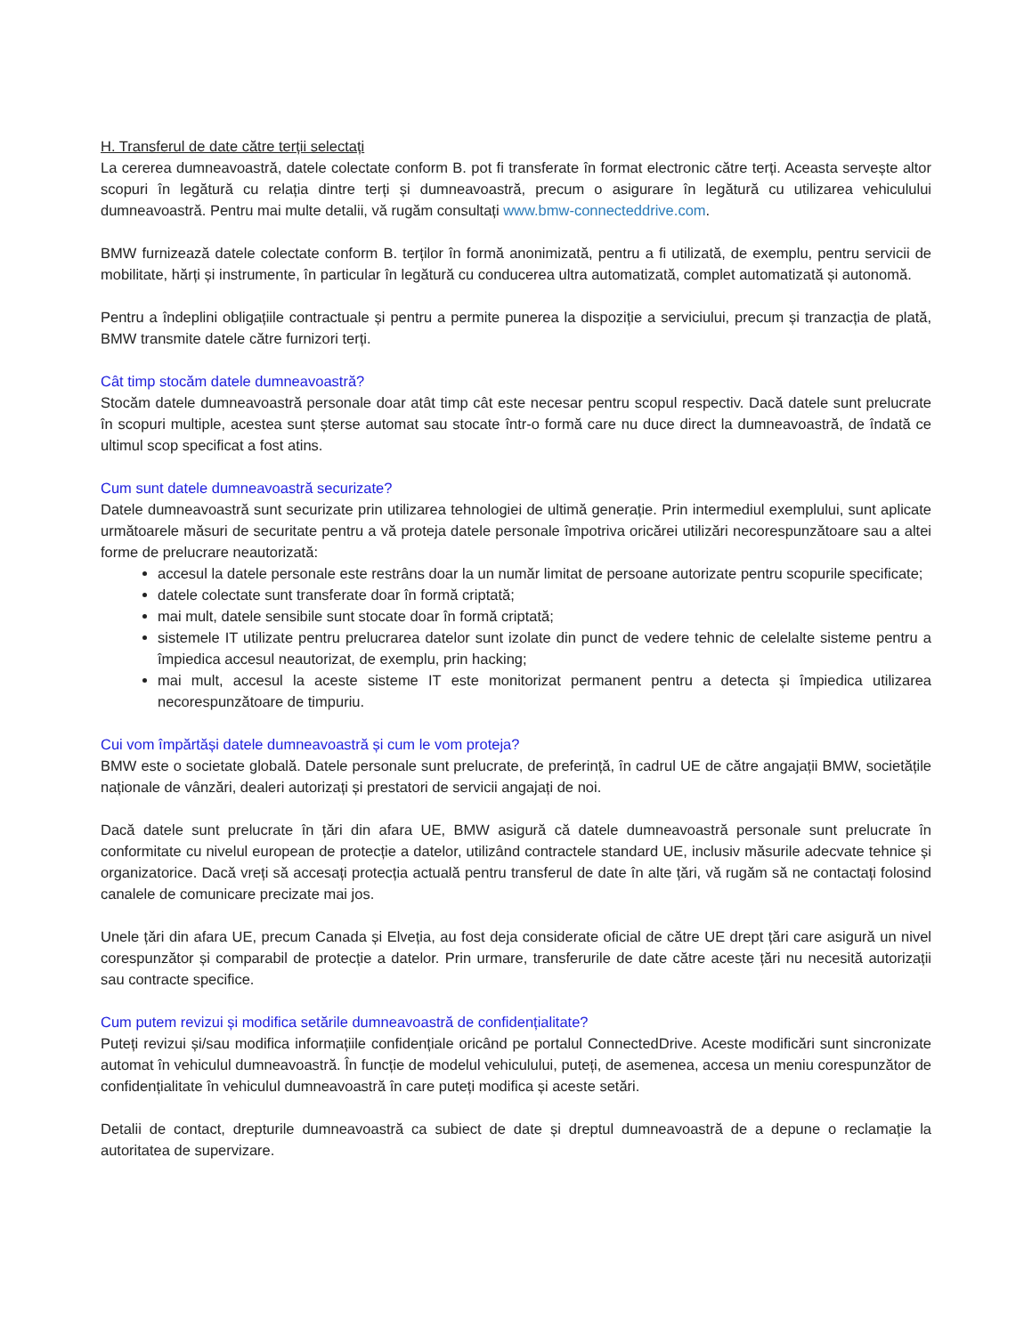H. Transferul de date către terții selectați
La cererea dumneavoastră, datele colectate conform B. pot fi transferate în format electronic către terți. Aceasta servește altor scopuri în legătură cu relația dintre terți și dumneavoastră, precum o asigurare în legătură cu utilizarea vehiculului dumneavoastră. Pentru mai multe detalii, vă rugăm consultați www.bmw-connecteddrive.com.
BMW furnizează datele colectate conform B. terților în formă anonimizată, pentru a fi utilizată, de exemplu, pentru servicii de mobilitate, hărți și instrumente, în particular în legătură cu conducerea ultra automatizată, complet automatizată și autonomă.
Pentru a îndeplini obligațiile contractuale și pentru a permite punerea la dispoziție a serviciului, precum și tranzacția de plată, BMW transmite datele către furnizori terți.
Cât timp stocăm datele dumneavoastră?
Stocăm datele dumneavoastră personale doar atât timp cât este necesar pentru scopul respectiv. Dacă datele sunt prelucrate în scopuri multiple, acestea sunt șterse automat sau stocate într-o formă care nu duce direct la dumneavoastră, de îndată ce ultimul scop specificat a fost atins.
Cum sunt datele dumneavoastră securizate?
Datele dumneavoastră sunt securizate prin utilizarea tehnologiei de ultimă generație. Prin intermediul exemplului, sunt aplicate următoarele măsuri de securitate pentru a vă proteja datele personale împotriva oricărei utilizări necorespunzătoare sau a altei forme de prelucrare neautorizată:
accesul la datele personale este restrâns doar la un număr limitat de persoane autorizate pentru scopurile specificate;
datele colectate sunt transferate doar în formă criptată;
mai mult, datele sensibile sunt stocate doar în formă criptată;
sistemele IT utilizate pentru prelucrarea datelor sunt izolate din punct de vedere tehnic de celelalte sisteme pentru a împiedica accesul neautorizat, de exemplu, prin hacking;
mai mult, accesul la aceste sisteme IT este monitorizat permanent pentru a detecta și împiedica utilizarea necorespunzătoare de timpuriu.
Cui vom împărtăși datele dumneavoastră și cum le vom proteja?
BMW este o societate globală. Datele personale sunt prelucrate, de preferință, în cadrul UE de către angajații BMW, societățile naționale de vânzări, dealeri autorizați și prestatori de servicii angajați de noi.
Dacă datele sunt prelucrate în țări din afara UE, BMW asigură că datele dumneavoastră personale sunt prelucrate în conformitate cu nivelul european de protecție a datelor, utilizând contractele standard UE, inclusiv măsurile adecvate tehnice și organizatorice. Dacă vreți să accesați protecția actuală pentru transferul de date în alte țări, vă rugăm să ne contactați folosind canalele de comunicare precizate mai jos.
Unele țări din afara UE, precum Canada și Elveția, au fost deja considerate oficial de către UE drept țări care asigură un nivel corespunzător și comparabil de protecție a datelor. Prin urmare, transferurile de date către aceste țări nu necesită autorizații sau contracte specifice.
Cum putem revizui și modifica setările dumneavoastră de confidențialitate?
Puteți revizui și/sau modifica informațiile confidențiale oricând pe portalul ConnectedDrive. Aceste modificări sunt sincronizate automat în vehiculul dumneavoastră. În funcție de modelul vehiculului, puteți, de asemenea, accesa un meniu corespunzător de confidențialitate în vehiculul dumneavoastră în care puteți modifica și aceste setări.
Detalii de contact, drepturile dumneavoastră ca subiect de date și dreptul dumneavoastră de a depune o reclamație la autoritatea de supervizare.